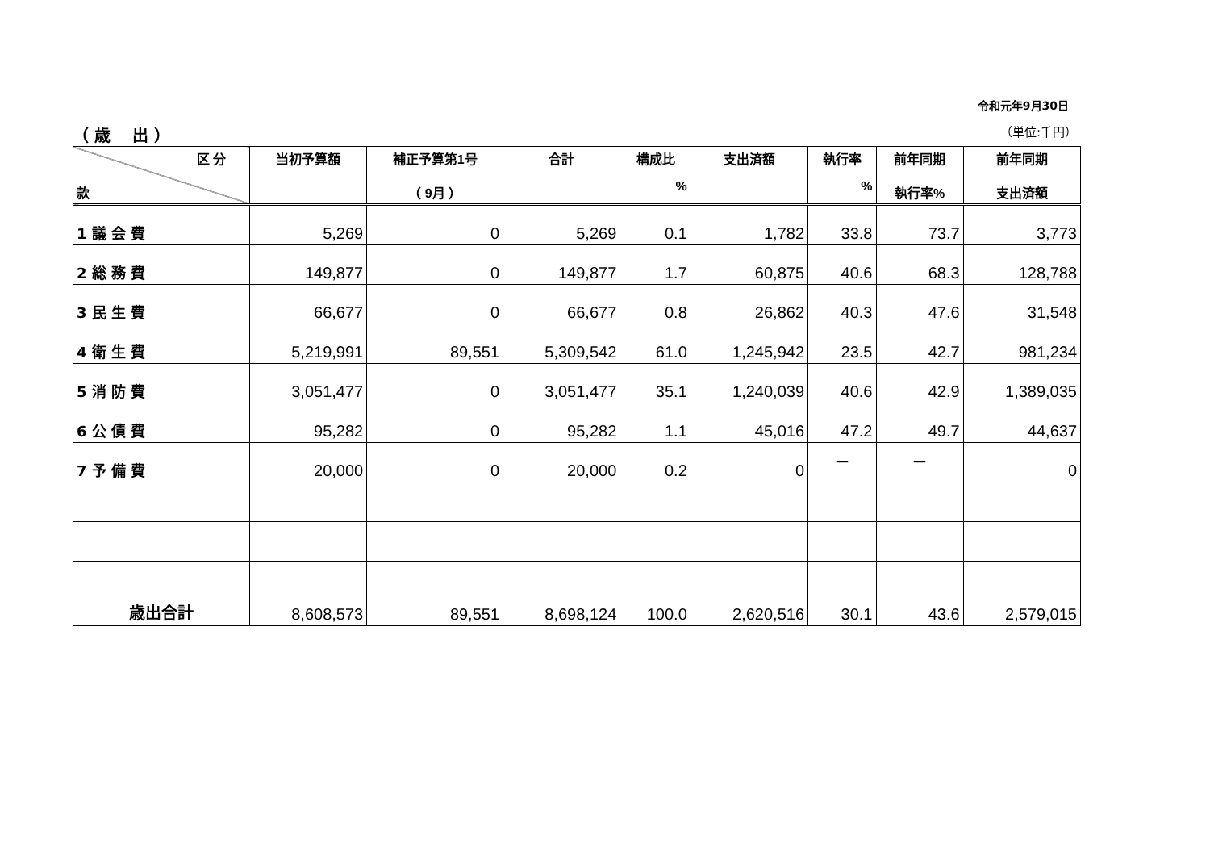令和元年9月30日
（ 歳　 出 ） （単位:千円）
| 区 分 款 | 当初予算額 | 補正予算第1号 （ 9月 ） | 合計 | 構成比 % | 支出済額 | 執行率 % | 前年同期 執行率% | 前年同期 支出済額 |
| --- | --- | --- | --- | --- | --- | --- | --- | --- |
| 1 議 会 費 | 5,269 | 0 | 5,269 | 0.1 | 1,782 | 33.8 | 73.7 | 3,773 |
| 2 総 務 費 | 149,877 | 0 | 149,877 | 1.7 | 60,875 | 40.6 | 68.3 | 128,788 |
| 3 民 生 費 | 66,677 | 0 | 66,677 | 0.8 | 26,862 | 40.3 | 47.6 | 31,548 |
| 4 衛 生 費 | 5,219,991 | 89,551 | 5,309,542 | 61.0 | 1,245,942 | 23.5 | 42.7 | 981,234 |
| 5 消 防 費 | 3,051,477 | 0 | 3,051,477 | 35.1 | 1,240,039 | 40.6 | 42.9 | 1,389,035 |
| 6 公 債 費 | 95,282 | 0 | 95,282 | 1.1 | 45,016 | 47.2 | 49.7 | 44,637 |
| 7 予 備 費 | 20,000 | 0 | 20,000 | 0.2 | 0 | － | － | 0 |
| 歳出合計 | 8,608,573 | 89,551 | 8,698,124 | 100.0 | 2,620,516 | 30.1 | 43.6 | 2,579,015 |